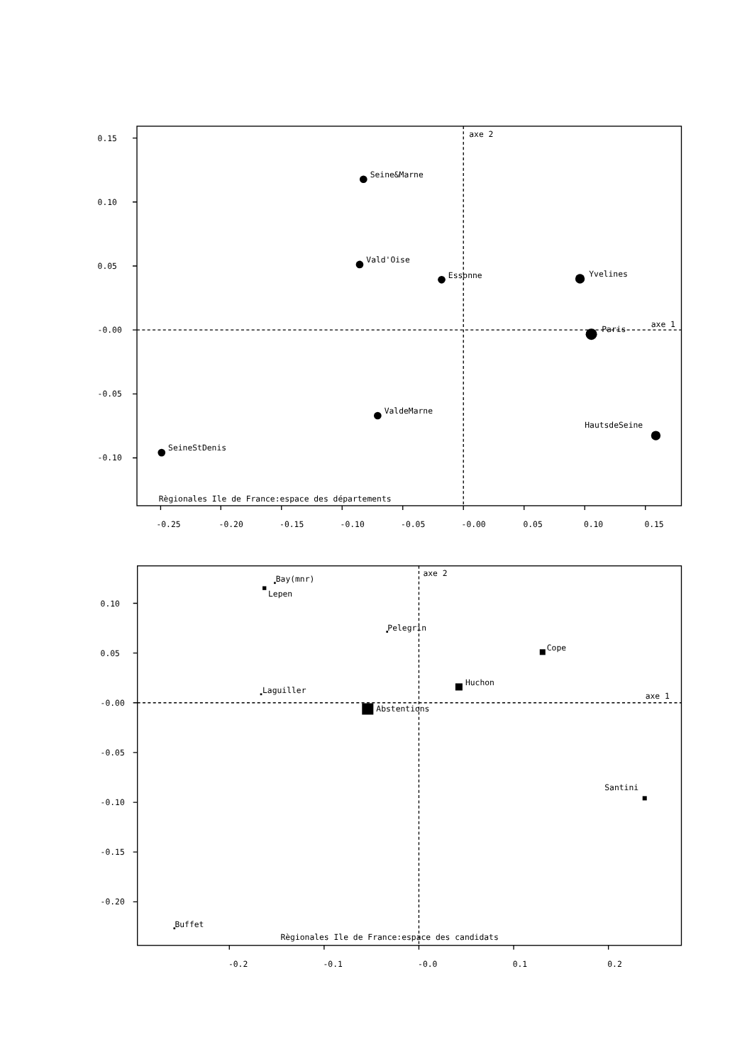0.15
0.10
0.05
-0.00
-0.05
-0.10
-0.25
-0.20
-0.15
-0.10
-0.05
-0.00
0.05
0.10
0.15
axe 2
axe 1
Seine&Marne
Vald'Oise
Essonne
Yvelines
Paris
ValdeMarne
HautsdeSeine
SeineStDenis
Règionales Ile de France:espace des départements
0.10
0.05
-0.00
-0.05
-0.10
-0.15
-0.20
-0.2
-0.1
-0.0
0.1
0.2
axe 2
axe 1
Bay(mnr)
Lepen
Pelegrin
Cope
Huchon
Laguiller
Abstentions
Santini
Buffet
Règionales Ile de France:espace des candidats